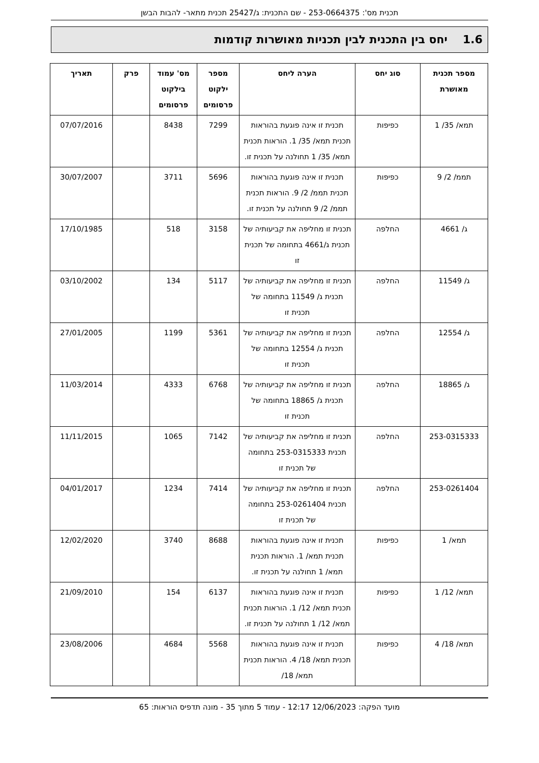תכנית מס': 253-0664375 - שם התכנית: ג/25427 תכנית מתאר- להבות הבשן
1.6יחס בין התכנית לבין תכניות מאושרות קודמות
| מספר תכנית מאושרת | סוג יחס | הערה ליחס | מספר ילקוט פרסומים | מס' עמוד בילקוט פרסומים | פרק | תאריך |
| --- | --- | --- | --- | --- | --- | --- |
| תמא/ 35/ 1 | כפיפות | תכנית זו אינה פוגעת בהוראות תכנית תמא/ 35/ 1. הוראות תכנית תמא/ 35/ 1 תחולנה על תכנית זו. | 7299 | 8438 | | 07/07/2016 |
| תממ/ 2/ 9 | כפיפות | תכנית זו אינה פוגעת בהוראות תכנית תממ/ 2/ 9. הוראות תכנית תממ/ 2/ 9 תחולנה על תכנית זו. | 5696 | 3711 | | 30/07/2007 |
| ג/ 4661 | החלפה | תכנית זו מחליפה את קביעותיה של תכנית ג/4661 בתחומה של תכנית זו | 3158 | 518 | | 17/10/1985 |
| ג/ 11549 | החלפה | תכנית זו מחליפה את קביעותיה של תכנית ג/ 11549 בתחומה של תכנית זו | 5117 | 134 | | 03/10/2002 |
| ג/ 12554 | החלפה | תכנית זו מחליפה את קביעותיה של תכנית ג/ 12554 בתחומה של תכנית זו | 5361 | 1199 | | 27/01/2005 |
| ג/ 18865 | החלפה | תכנית זו מחליפה את קביעותיה של תכנית ג/ 18865 בתחומה של תכנית זו | 6768 | 4333 | | 11/03/2014 |
| 253-0315333 | החלפה | תכנית זו מחליפה את קביעותיה של תכנית 253-0315333 בתחומה של תכנית זו | 7142 | 1065 | | 11/11/2015 |
| 253-0261404 | החלפה | תכנית זו מחליפה את קביעותיה של תכנית 253-0261404 בתחומה של תכנית זו | 7414 | 1234 | | 04/01/2017 |
| תמא/ 1 | כפיפות | תכנית זו אינה פוגעת בהוראות תכנית תמא/ 1. הוראות תכנית תמא/ 1 תחולנה על תכנית זו. | 8688 | 3740 | | 12/02/2020 |
| תמא/ 12/ 1 | כפיפות | תכנית זו אינה פוגעת בהוראות תכנית תמא/ 12/ 1. הוראות תכנית תמא/ 12/ 1 תחולנה על תכנית זו. | 6137 | 154 | | 21/09/2010 |
| תמא/ 18/ 4 | כפיפות | תכנית זו אינה פוגעת בהוראות תכנית תמא/ 18/ 4. הוראות תכנית תמא/ 18/ | 5568 | 4684 | | 23/08/2006 |
מועד הפקה: 12/06/2023 12:17 - עמוד 5 מתוך 35 - מונה תדפיס הוראות: 65